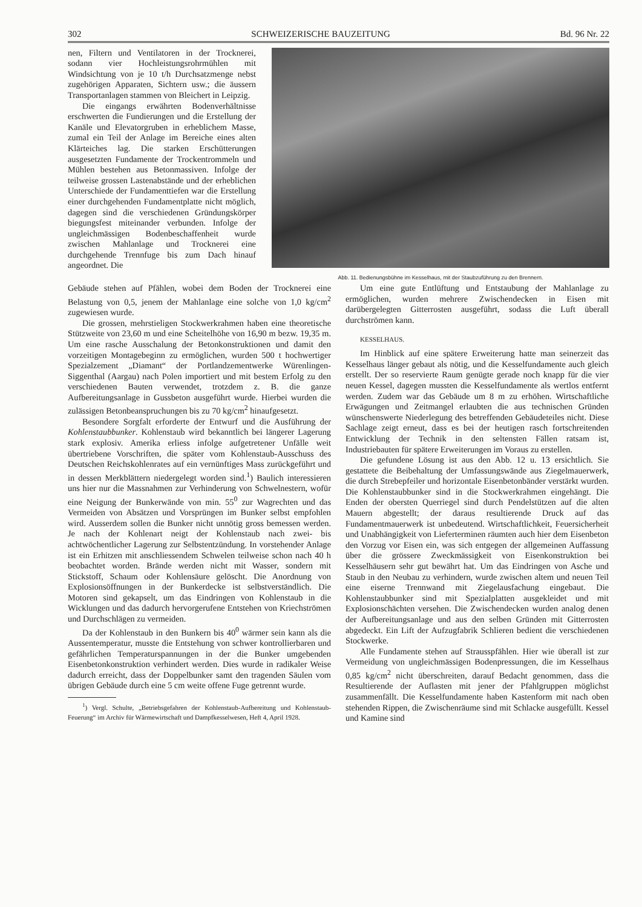302 SCHWEIZERISCHE BAUZEITUNG Bd. 96 Nr. 22
nen, Filtern und Ventilatoren in der Trocknerei, sodann vier Hochleistungsrohrmühlen mit Windsichtung von je 10 t/h Durchsatzmenge nebst zugehörigen Apparaten, Sichtern usw.; die äussern Transportanlagen stammen von Bleichert in Leipzig.
Die eingangs erwährten Bodenverhältnisse erschwerten die Fundierungen und die Erstellung der Kanäle und Elevatorgruben in erheblichem Masse, zumal ein Teil der Anlage im Bereiche eines alten Klärteiches lag. Die starken Erschütterungen ausgesetzten Fundamente der Trockentrommeln und Mühlen bestehen aus Betonmassiven. Infolge der teilweise grossen Lastenabstände und der erheblichen Unterschiede der Fundamenttiefen war die Erstellung einer durchgehenden Fundamentplatte nicht möglich, dagegen sind die verschiedenen Gründungskörper biegungsfest miteinander verbunden. Infolge der ungleichmässigen Bodenbeschaffenheit wurde zwischen Mahlanlage und Trocknerei eine durchgehende Trennfuge bis zum Dach hinauf angeordnet. Die
Abb. 11. Bedienungsbühne im Kesselhaus, mit der Staubzuführung zu den Brennern.
Gebäude stehen auf Pfählen, wobei dem Boden der Trocknerei eine Belastung von 0,5, jenem der Mahlanlage eine solche von 1,0 kg/cm<sup>2</sup> zugewiesen wurde.
Die grossen, mehrstieligen Stockwerkrahmen haben eine theoretische Stützweite von 23,60 m und eine Scheitelhöhe von 16,90 m bezw. 19,35 m. Um eine rasche Ausschalung der Betonkonstruktionen und damit den vorzeitigen Montagebeginn zu ermöglichen, wurden 500 t hochwertiger Spezialzement „Diamant“ der Portlandzementwerke Würenlingen-Siggenthal (Aargau) nach Polen importiert und mit bestem Erfolg zu den verschiedenen Bauten verwendet, trotzdem z. B. die ganze Aufbereitungsanlage in Gussbeton ausgeführt wurde. Hierbei wurden die zulässigen Betonbeanspruchungen bis zu 70 kg/cm<sup>2</sup> hinaufgesetzt.
Besondere Sorgfalt erforderte der Entwurf und die Ausführung der Kohlenstaubbunker. Kohlenstaub wird bekanntlich bei längerer Lagerung stark explosiv. Amerika erliess infolge aufgetretener Unfälle weit übertriebene Vorschriften, die später vom Kohlenstaub-Ausschuss des Deutschen Reichskohlenrates auf ein vernünftiges Mass zurückgeführt und in dessen Merkblättern niedergelegt worden sind.<sup>1</sup>) Baulich interessieren uns hier nur die Massnahmen zur Verhinderung von Schwelnestern, wofür eine Neigung der Bunkerwände von min. 55<sup>0</sup> zur Wagrechten und das Vermeiden von Absätzen und Vorsprüngen im Bunker selbst empfohlen wird. Ausserdem sollen die Bunker nicht unnötig gross bemessen werden. Je nach der Kohlenart neigt der Kohlenstaub nach zwei- bis achtwöchentlicher Lagerung zur Selbstentzündung. In vorstehender Anlage ist ein Erhitzen mit anschliessendem Schwelen teilweise schon nach 40 h beobachtet worden. Brände werden nicht mit Wasser, sondern mit Stickstoff, Schaum oder Kohlensäure gelöscht. Die Anordnung von Explosionsöffnungen in der Bunkerdecke ist selbstverständlich. Die Motoren sind gekapselt, um das Eindringen von Kohlenstaub in die Wicklungen und das dadurch hervorgerufene Entstehen von Kriechströmen und Durchschlägen zu vermeiden.
Da der Kohlenstaub in den Bunkern bis 40<sup>0</sup> wärmer sein kann als die Aussentemperatur, musste die Entstehung von schwer kontrollierbaren und gefährlichen Temperaturspannungen in der die Bunker umgebenden Eisenbetonkonstruktion verhindert werden. Dies wurde in radikaler Weise dadurch erreicht, dass der Doppelbunker samt den tragenden Säulen vom übrigen Gebäude durch eine 5 cm weite offene Fuge getrennt wurde.
<sup>1</sup>) Vergl. Schulte, „Betriebsgefahren der Kohlenstaub-Aufbereitung und Kohlenstaub-Feuerung“ im Archiv für Wärmewirtschaft und Dampfkesselwesen, Heft 4, April 1928.
Um eine gute Entlüftung und Entstaubung der Mahlanlage zu ermöglichen, wurden mehrere Zwischendecken in Eisen mit darübergelegten Gitterrosten ausgeführt, sodass die Luft überall durchströmen kann.
KESSELHAUS.
Im Hinblick auf eine spätere Erweiterung hatte man seinerzeit das Kesselhaus länger gebaut als nötig, und die Kesselfundamente auch gleich erstellt. Der so reservierte Raum genügte gerade noch knapp für die vier neuen Kessel, dagegen mussten die Kesselfundamente als wertlos entfernt werden. Zudem war das Gebäude um 8 m zu erhöhen. Wirtschaftliche Erwägungen und Zeitmangel erlaubten die aus technischen Gründen wünschenswerte Niederlegung des betreffenden Gebäudeteiles nicht. Diese Sachlage zeigt erneut, dass es bei der heutigen rasch fortschreitenden Entwicklung der Technik in den seltensten Fällen ratsam ist, Industriebauten für spätere Erweiterungen im Voraus zu erstellen.
Die gefundene Lösung ist aus den Abb. 12 u. 13 ersichtlich. Sie gestattete die Beibehaltung der Umfassungswände aus Ziegelmauerwerk, die durch Strebepfeiler und horizontale Eisenbetonbänder verstärkt wurden. Die Kohlenstaubbunker sind in die Stockwerkrahmen eingehängt. Die Enden der obersten Querriegel sind durch Pendelstützen auf die alten Mauern abgestellt; der daraus resultierende Druck auf das Fundamentmauerwerk ist unbedeutend. Wirtschaftlichkeit, Feuersicherheit und Unabhängigkeit von Lieferterminen räumten auch hier dem Eisenbeton den Vorzug vor Eisen ein, was sich entgegen der allgemeinen Auffassung über die grössere Zweckmässigkeit von Eisenkonstruktion bei Kesselhäusern sehr gut bewährt hat. Um das Eindringen von Asche und Staub in den Neubau zu verhindern, wurde zwischen altem und neuen Teil eine eiserne Trennwand mit Ziegelausfachung eingebaut. Die Kohlenstaubbunker sind mit Spezialplatten ausgekleidet und mit Explosionschächten versehen. Die Zwischendecken wurden analog denen der Aufbereitungsanlage und aus den selben Gründen mit Gitterrosten abgedeckt. Ein Lift der Aufzugfabrik Schlieren bedient die verschiedenen Stockwerke.
Alle Fundamente stehen auf Strausspfählen. Hier wie überall ist zur Vermeidung von ungleichmässigen Bodenpressungen, die im Kesselhaus 0,85 kg/cm<sup>2</sup> nicht überschreiten, darauf Bedacht genommen, dass die Resultierende der Auflasten mit jener der Pfahlgruppen möglichst zusammenfällt. Die Kesselfundamente haben Kastenform mit nach oben stehenden Rippen, die Zwischenräume sind mit Schlacke ausgefüllt. Kessel und Kamine sind